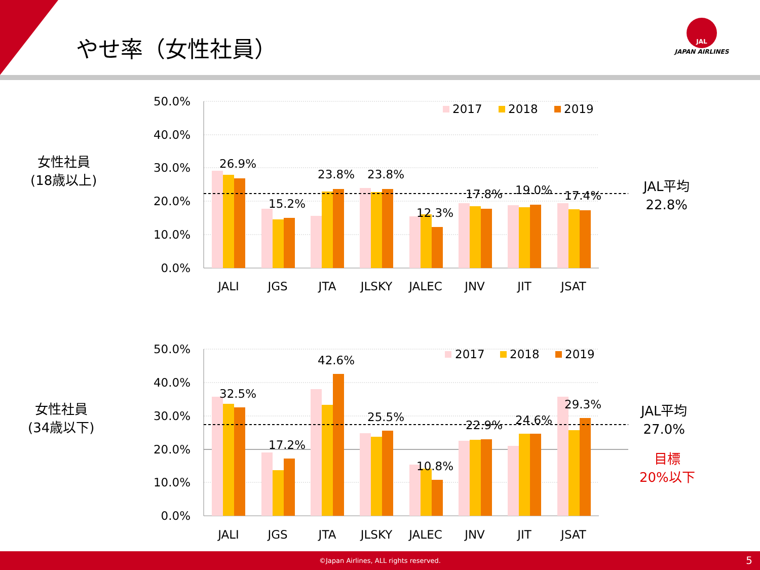やせ率（女性社員）
JAL
JAPAN AIRLINES
女性社員
(18歳以上)
JAL平均
22.8%
50.0%
40.0%
30.0%
20.0%
10.0%
0.0%
26.9%
15.2%
23.8%
23.8%
12.3%
17.8%
19.0%
17.4%
JALI
JGS
JTA
JLSKY
JALEC
JNV
JIT
JSAT
2017
2018
2019
女性社員
(34歳以下)
JAL平均
27.0%
目標
20%以下
50.0%
40.0%
30.0%
20.0%
10.0%
0.0%
32.5%
17.2%
42.6%
25.5%
10.8%
22.9%
24.6%
29.3%
JALI
JGS
JTA
JLSKY
JALEC
JNV
JIT
JSAT
2017
2018
2019
©Japan Airlines, ALL rights reserved. 5